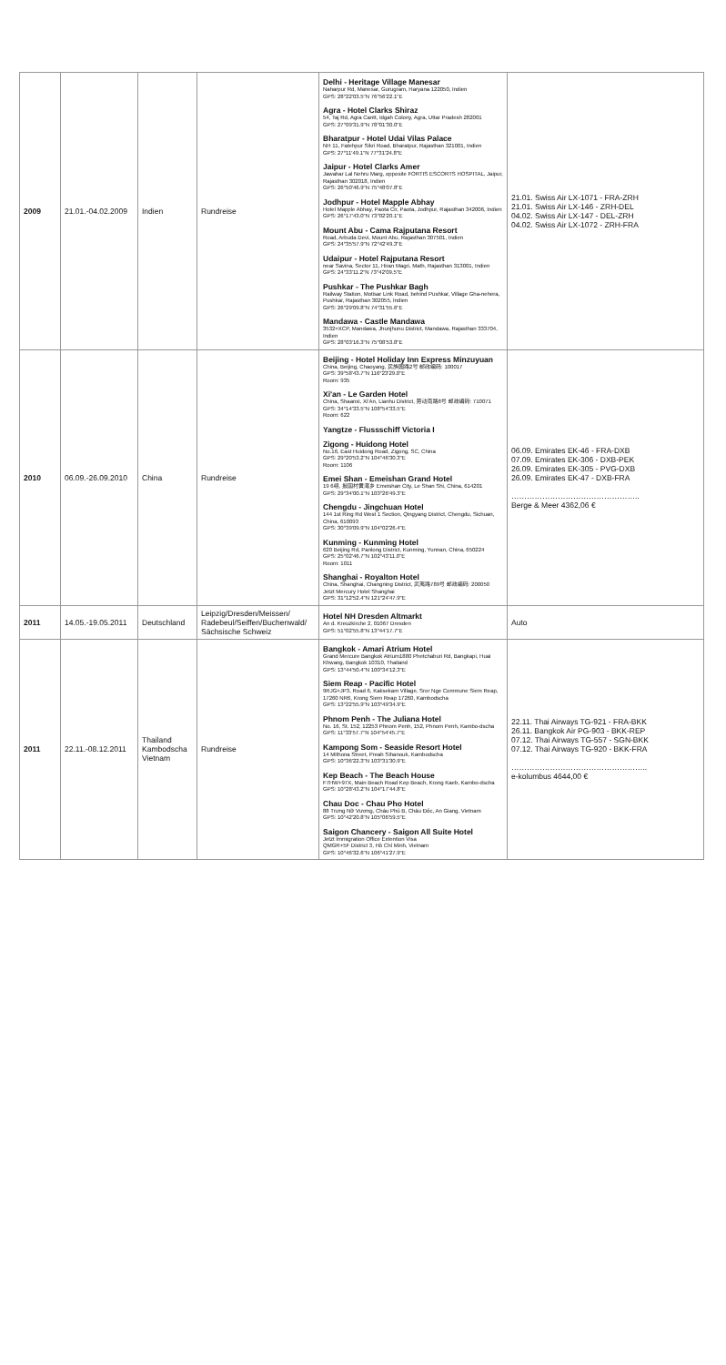| 2009 | 21.01.-04.02.2009 | Indien | Rundreise | Delhi - Heritage Village Manesar Naharpur Rd, Manesar, Gurugram, Haryana 122050, Indien GPS: 28°22'03.5"N 76°56'22.1"E Agra - Hotel Clarks Shiraz 54, Taj Rd, Agra Cantt, Idgah Colony, Agra, Uttar Pradesh 282001 GPS: 27°09'31.9"N 78°01'30.0"E Bharatpur - Hotel Udai Vilas Palace NH 11, Fatehpur Sikri Road, Bharatpur, Rajasthan 321001, Indien GPS: 27°11'49.1"N 77°31'24.8"E Jaipur - Hotel Clarks Amer Jawahar Lal Nehru Marg, opposite FORTIS ESCORTS HOSPITAL, Jaipur, Rajasthan 302018, Indien GPS: 26°50'46.9"N 75°48'07.8"E Jodhpur - Hotel Mapple Abhay Hotel Mapple Abhay, Paota Cir, Paota, Jodhpur, Rajasthan 342006, Indien GPS: 26°17'43.0"N 73°02'20.1"E Mount Abu - Cama Rajputana Resort Road, Arbuda Devi, Mount Abu, Rajasthan 307501, Indien GPS: 24°35'57.9"N 72°42'49.3"E Udaipur - Hotel Rajputana Resort near Savina, Sector 11, Hiran Magri, Math, Rajasthan 313001, Indien GPS: 24°33'11.2"N 73°42'09.5"E Pushkar - The Pushkar Bagh Railway Station, Motisar Link Road, behind Pushkar, Village Gha-nehera, Pushkar, Rajasthan 302055, Indien GPS: 26°29'09.8"N 74°31'55.6"E Mandawa - Castle Mandawa 3532+XCP, Mandawa, Jhunjhunu District, Mandawa, Rajasthan 333704, Indien GPS: 28°03'16.3"N 75°08'53.8"E | 21.01. Swiss Air LX-1071 - FRA-ZRH 21.01. Swiss Air LX-146 - ZRH-DEL 04.02. Swiss Air LX-147 - DEL-ZRH 04.02. Swiss Air LX-1072 - ZRH-FRA |
| 2010 | 06.09.-26.09.2010 | China | Rundreise | Beijing - Hotel Holiday Inn Express Minzuyuan China, Beijing, Chaoyang, 民族园路2号 邮政编码: 100017 GPS: 39°58'43.7"N 116°23'29.0"E Room: 935 Xi'an - Le Garden Hotel China, Shaanxi, Xi'An, Lianhu District, 劳动南路8号 邮政编码: 710071 GPS: 34°14'33.5"N 108°54'33.5"E Room: 622 Yangtze - Flussschiff Victoria I Zigong - Huidong Hotel No.16, East Huidong Road, Zigong, SC, China GPS: 29°20'53.2"N 104°46'30.3"E Room: 1106 Emei Shan - Emeishan Grand Hotel 19 6组, 报国村黄湾乡 Emeishan City, Le Shan Shi, China, 614201 GPS: 29°34'00.1"N 103°26'49.3"E Chengdu - Jingchuan Hotel 144 1st Ring Rd West 1 Section, Qingyang District, Chengdu, Sichuan, China, 610093 GPS: 30°39'09.9"N 104°02'26.4"E Kunming - Kunming Hotel 620 Beijing Rd, Panlong District, Kunming, Yunnan, China, 650224 GPS: 25°02'46.7"N 102°43'11.0"E Room: 1011 Shanghai - Royalton Hotel China, Shanghai, Changning District, 武夷路789号 邮政编码: 200050 Jetzt Mercury Hotel Shanghai GPS: 31°12'52.4"N 121°24'47.9"E | 06.09. Emirates EK-46 - FRA-DXB 07.09. Emirates EK-306 - DXB-PEK 26.09. Emirates EK-305 - PVG-DXB 26.09. Emirates EK-47 - DXB-FRA ………………………………………….. Berge & Meer 4362,06 € |
| 2011 | 14.05.-19.05.2011 | Deutschland | Leipzig/Dresden/Meissen/ Radebeul/Seiffen/Buchenwald/ Sächsische Schweiz | Hotel NH Dresden Altmarkt An d. Kreuzkirche 2, 01067 Dresden GPS: 51°02'55.8"N 13°44'17.7"E | Auto |
| 2011 | 22.11.-08.12.2011 | Thailand Kambodscha Vietnam | Rundreise | Bangkok - Amari Atrium Hotel Grand Mercure Bangkok Atrium1880 Phetchaburi Rd, Bangkapi, Huai Khwang, Bangkok 10310, Thailand GPS: 13°44'50.4"N 100°34'12.3"E Siem Reap - Pacific Hotel 9RJG+JP3, Road 6, Kaksekam Village, Sror Nge Commune Siem Reap, 17260 NR6, Krong Siem Reap 17260, Kambodscha GPS: 13°22'55.9"N 103°49'34.9"E Phnom Penh - The Juliana Hotel No. 16, St. 152, 12253 Phnom Penh, 152, Phnom Penh, Kambo-dscha GPS: 11°33'57.7"N 104°54'45.7"E Kampong Som - Seaside Resort Hotel 14 Mithona Street, Preah Sihanouk, Kambodscha GPS: 10°36'22.3"N 103°31'30.9"E Kep Beach - The Beach House F7HW+97X, Main Beach Road Kep Beach, Krong Kaeb, Kambo-dscha GPS: 10°28'43.2"N 104°17'44.8"E Chau Doc - Chau Pho Hotel 88 Trưng Nữ Vương, Châu Phú B, Châu Đốc, An Giang, Vietnam GPS: 10°42'20.8"N 105°06'59.5"E Saigon Chancery - Saigon All Suite Hotel Jetzt Immigration Office Extention Visa QMGR+5F District 3, Hồ Chí Minh, Vietnam GPS: 10°46'32.6"N 106°41'27.9"E | 22.11. Thai Airways TG-921 - FRA-BKK 26.11. Bangkok Air PG-903 - BKK-REP 07.12. Thai Airways TG-557 - SGN-BKK 07.12. Thai Airways TG-920 - BKK-FRA …………………………………………….. e-kolumbus 4644,00 € |